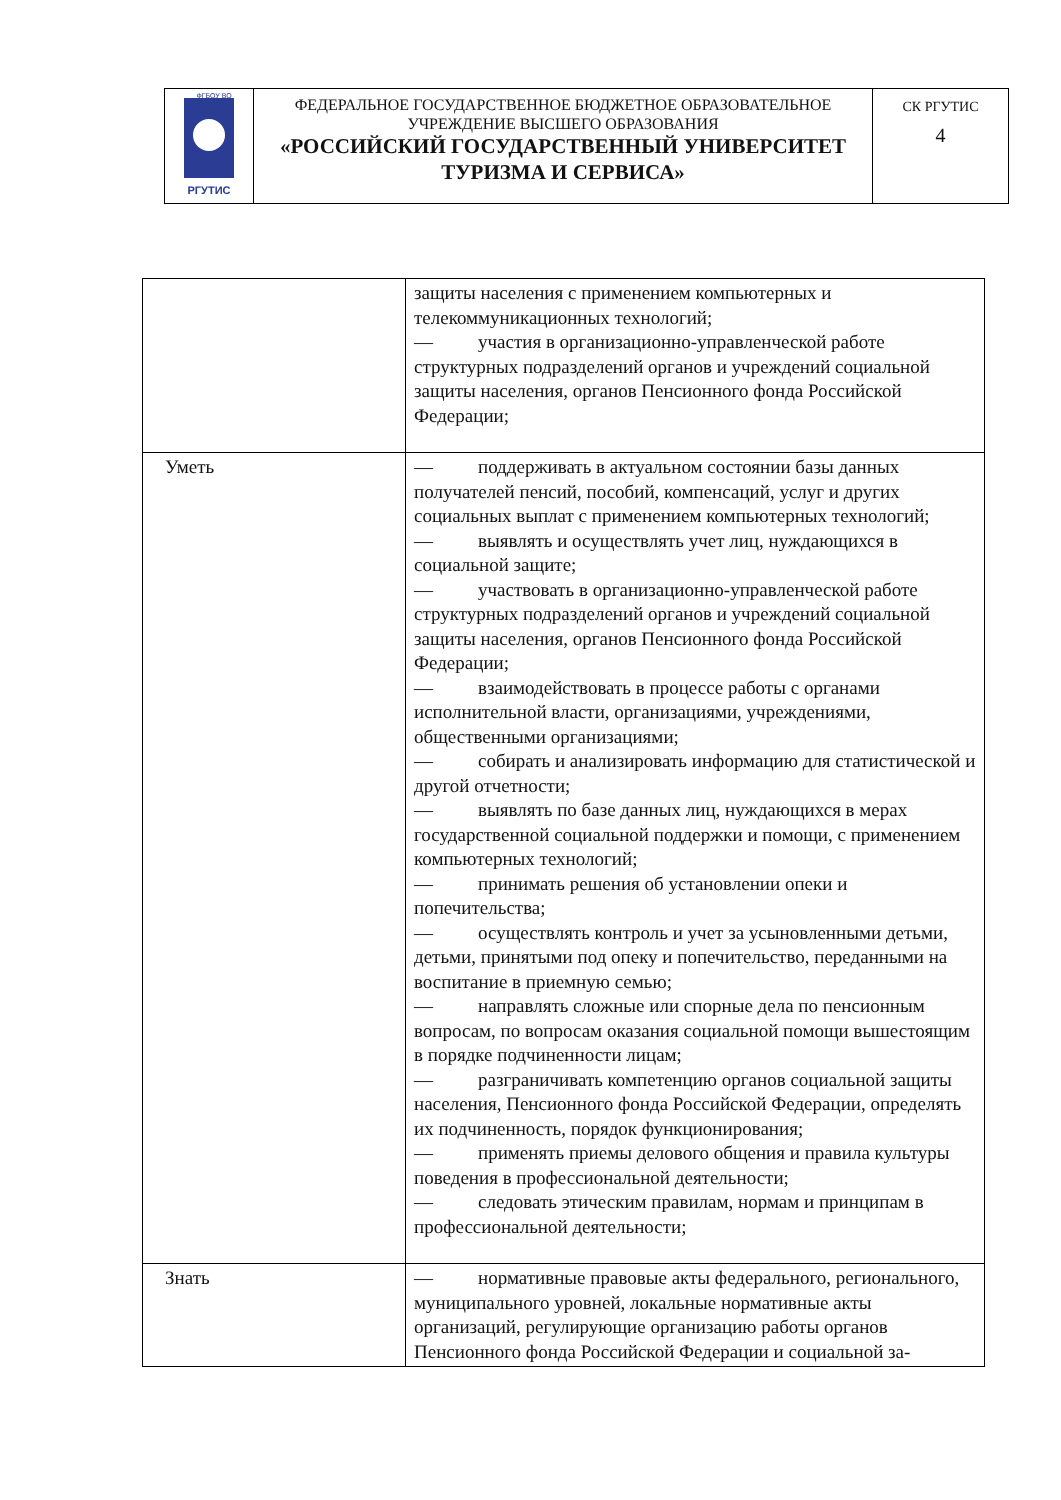| РГУТИС ФГБОУ ВО | ФЕДЕРАЛЬНОЕ ГОСУДАРСТВЕННОЕ БЮДЖЕТНОЕ ОБРАЗОВАТЕЛЬНОЕ УЧРЕЖДЕНИЕ ВЫСШЕГО ОБРАЗОВАНИЯ «РОССИЙСКИЙ ГОСУДАРСТВЕННЫЙ УНИВЕРСИТЕТ ТУРИЗМА И СЕРВИСА» | СК РГУТИС 4 |
| | защиты населения с применением компьютерных и телекоммуникационных технологий; — участия в организационно-управленческой работе структурных подразделений органов и учреждений социальной защиты населения, органов Пенсионного фонда Российской Федерации; |
| Уметь | — поддерживать в актуальном состоянии базы данных получателей пенсий, пособий, компенсаций, услуг и других социальных выплат с применением компьютерных технологий; — выявлять и осуществлять учет лиц, нуждающихся в социальной защите; — участвовать в организационно-управленческой работе структурных подразделений органов и учреждений социальной защиты населения, органов Пенсионного фонда Российской Федерации; — взаимодействовать в процессе работы с органами исполнительной власти, организациями, учреждениями, общественными организациями; — собирать и анализировать информацию для статистической и другой отчетности; — выявлять по базе данных лиц, нуждающихся в мерах государственной социальной поддержки и помощи, с применением компьютерных технологий; — принимать решения об установлении опеки и попечительства; — осуществлять контроль и учет за усыновленными детьми, детьми, принятыми под опеку и попечительство, переданными на воспитание в приемную семью; — направлять сложные или спорные дела по пенсионным вопросам, по вопросам оказания социальной помощи вышестоящим в порядке подчиненности лицам; — разграничивать компетенцию органов социальной защиты населения, Пенсионного фонда Российской Федерации, определять их подчиненность, порядок функционирования; — применять приемы делового общения и правила культуры поведения в профессиональной деятельности; — следовать этическим правилам, нормам и принципам в профессиональной деятельности; |
| Знать | — нормативные правовые акты федерального, регионального, муниципального уровней, локальные нормативные акты организаций, регулирующие организацию работы органов Пенсионного фонда Российской Федерации и социальной за- |